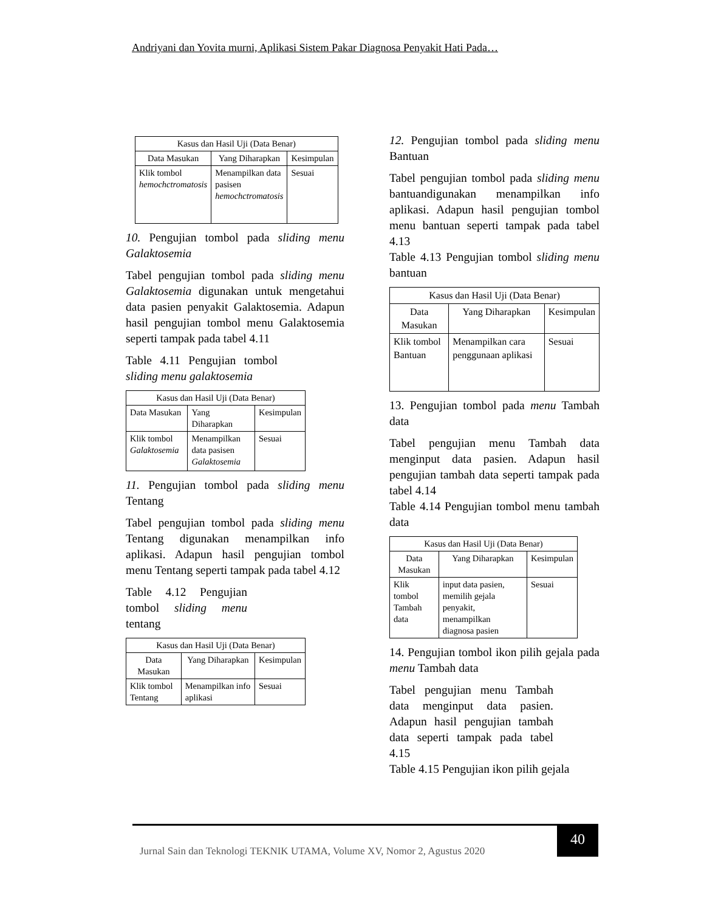Andriyani dan Yovita murni, Aplikasi Sistem Pakar Diagnosa Penyakit Hati Pada…
| Kasus dan Hasil Uji (Data Benar) | | |
| --- | --- | --- |
| Data Masukan | Yang Diharapkan | Kesimpulan |
| Klik tombol hemochctromatosis | Menampilkan data pasisen hemochctromatosis | Sesuai |
10. Pengujian tombol pada sliding menu Galaktosemia
Tabel pengujian tombol pada sliding menu Galaktosemia digunakan untuk mengetahui data pasien penyakit Galaktosemia. Adapun hasil pengujian tombol menu Galaktosemia seperti tampak pada tabel 4.11
Table 4.11 Pengujian tombol sliding menu galaktosemia
| Kasus dan Hasil Uji (Data Benar) | | |
| --- | --- | --- |
| Data Masukan | Yang Diharapkan | Kesimpulan |
| Klik tombol Galaktosemia | Menampilkan data pasisen Galaktosemia | Sesuai |
11. Pengujian tombol pada sliding menu Tentang
Tabel pengujian tombol pada sliding menu Tentang digunakan menampilkan info aplikasi. Adapun hasil pengujian tombol menu Tentang seperti tampak pada tabel 4.12
Table 4.12 Pengujian tombol sliding menu tentang
| Kasus dan Hasil Uji (Data Benar) | | |
| --- | --- | --- |
| Data Masukan | Yang Diharapkan | Kesimpulan |
| Klik tombol Tentang | Menampilkan info aplikasi | Sesuai |
12. Pengujian tombol pada sliding menu Bantuan
Tabel pengujian tombol pada sliding menu bantuandigunakan menampilkan info aplikasi. Adapun hasil pengujian tombol menu bantuan seperti tampak pada tabel 4.13
Table 4.13 Pengujian tombol sliding menu bantuan
| Kasus dan Hasil Uji (Data Benar) | | |
| --- | --- | --- |
| Data Masukan | Yang Diharapkan | Kesimpulan |
| Klik tombol Bantuan | Menampilkan cara penggunaan aplikasi | Sesuai |
13. Pengujian tombol pada menu Tambah data
Tabel pengujian menu Tambah data menginput data pasien. Adapun hasil pengujian tambah data seperti tampak pada tabel 4.14
Table 4.14 Pengujian tombol menu tambah data
| Kasus dan Hasil Uji (Data Benar) | | |
| --- | --- | --- |
| Data Masukan | Yang Diharapkan | Kesimpulan |
| Klik tombol Tambah data | input data pasien, memilih gejala penyakit, menampilkan diagnosa pasien | Sesuai |
14. Pengujian tombol ikon pilih gejala pada menu Tambah data
Tabel pengujian menu Tambah data menginput data pasien. Adapun hasil pengujian tambah data seperti tampak pada tabel 4.15
Table 4.15 Pengujian ikon pilih gejala
Jurnal Sain dan Teknologi TEKNIK UTAMA, Volume XV, Nomor 2, Agustus 2020
40